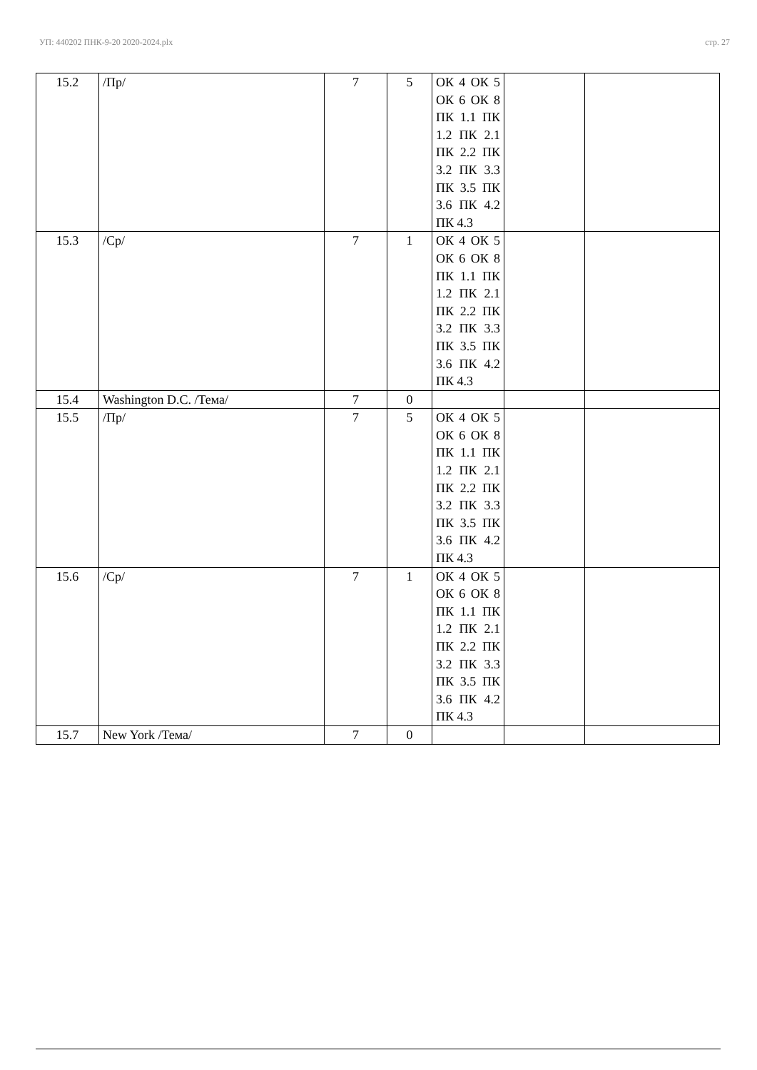УП: 440202 ПНК-9-20 2020-2024.plx стр. 27
| 15.2 | /Пр/ | 7 | 5 | ОК 4 ОК 5 ОК 6 ОК 8 ПК 1.1 ПК 1.2 ПК 2.1 ПК 2.2 ПК 3.2 ПК 3.3 ПК 3.5 ПК 3.6 ПК 4.2 ПК 4.3 | | |
| 15.3 | /Ср/ | 7 | 1 | ОК 4 ОК 5 ОК 6 ОК 8 ПК 1.1 ПК 1.2 ПК 2.1 ПК 2.2 ПК 3.2 ПК 3.3 ПК 3.5 ПК 3.6 ПК 4.2 ПК 4.3 | | |
| 15.4 | Washington D.C. /Тема/ | 7 | 0 | | | |
| 15.5 | /Пр/ | 7 | 5 | ОК 4 ОК 5 ОК 6 ОК 8 ПК 1.1 ПК 1.2 ПК 2.1 ПК 2.2 ПК 3.2 ПК 3.3 ПК 3.5 ПК 3.6 ПК 4.2 ПК 4.3 | | |
| 15.6 | /Ср/ | 7 | 1 | ОК 4 ОК 5 ОК 6 ОК 8 ПК 1.1 ПК 1.2 ПК 2.1 ПК 2.2 ПК 3.2 ПК 3.3 ПК 3.5 ПК 3.6 ПК 4.2 ПК 4.3 | | |
| 15.7 | New York /Тема/ | 7 | 0 | | | |